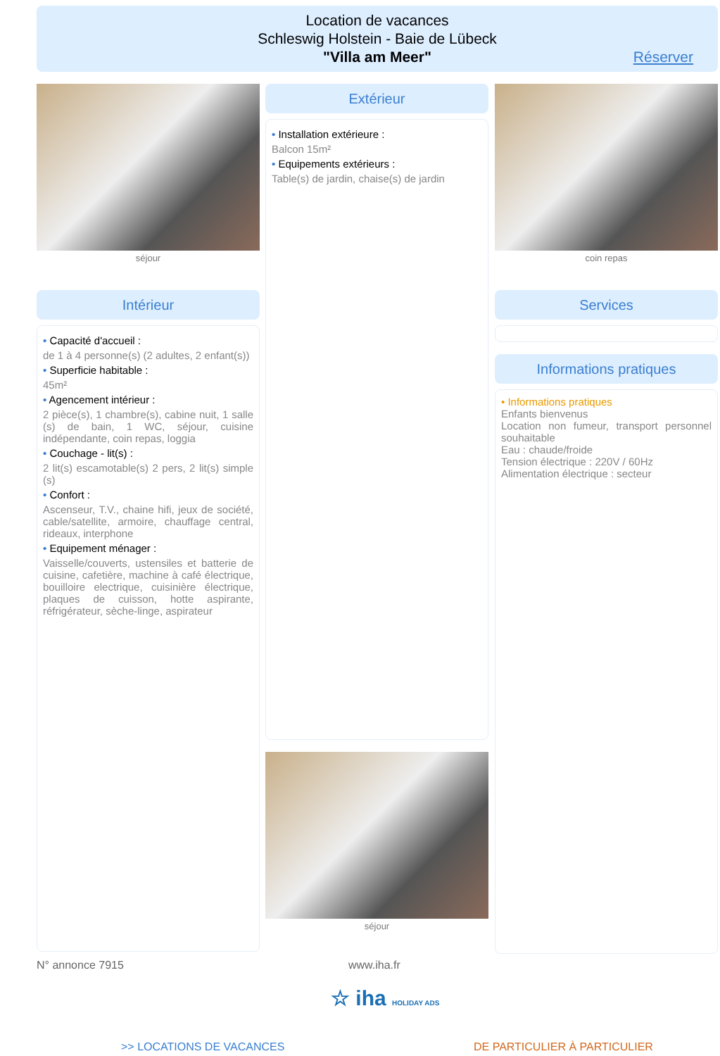Location de vacances
Schleswig Holstein - Baie de Lübeck
"Villa am Meer"
Réserver
séjour
Intérieur
• Capacité d'accueil :
de 1 à 4 personne(s) (2 adultes, 2 enfant(s))
• Superficie habitable :
45m²
• Agencement intérieur :
2 pièce(s), 1 chambre(s), cabine nuit, 1 salle (s) de bain, 1 WC, séjour, cuisine indépendante, coin repas, loggia
• Couchage - lit(s) :
2 lit(s) escamotable(s) 2 pers, 2 lit(s) simple (s)
• Confort :
Ascenseur, T.V., chaine hifi, jeux de société, cable/satellite, armoire, chauffage central, rideaux, interphone
• Equipement ménager :
Vaisselle/couverts, ustensiles et batterie de cuisine, cafetière, machine à café électrique, bouilloire electrique, cuisinière électrique, plaques de cuisson, hotte aspirante, réfrigérateur, sèche-linge, aspirateur
Extérieur
• Installation extérieure :
Balcon 15m²
• Equipements extérieurs :
Table(s) de jardin, chaise(s) de jardin
séjour
coin repas
Services
Informations pratiques
• Informations pratiques
Enfants bienvenus
Location non fumeur, transport personnel souhaitable
Eau : chaude/froide
Tension électrique : 220V / 60Hz
Alimentation électrique : secteur
N° annonce 7915 www.iha.fr
☆ iha HOLIDAY ADS
>> LOCATIONS DE VACANCES DE PARTICULIER À PARTICULIER